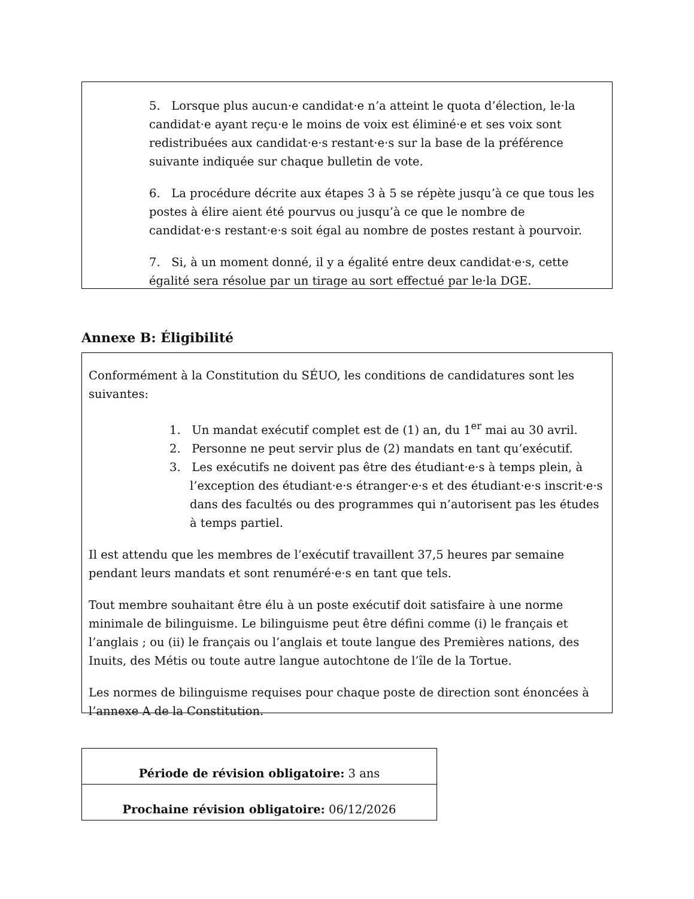5. Lorsque plus aucun·e candidat·e n’a atteint le quota d’élection, le·la candidat·e ayant reçu·e le moins de voix est éliminé·e et ses voix sont redistribuées aux candidat·e·s restant·e·s sur la base de la préférence suivante indiquée sur chaque bulletin de vote.
6. La procédure décrite aux étapes 3 à 5 se répète jusqu’à ce que tous les postes à élire aient été pourvus ou jusqu’à ce que le nombre de candidat·e·s restant·e·s soit égal au nombre de postes restant à pourvoir.
7. Si, à un moment donné, il y a égalité entre deux candidat·e·s, cette égalité sera résolue par un tirage au sort effectué par le·la DGE.
Annexe B: Éligibilité
Conformément à la Constitution du SÉUO, les conditions de candidatures sont les suivantes:
1. Un mandat exécutif complet est de (1) an, du 1<sup>er</sup> mai au 30 avril.
2. Personne ne peut servir plus de (2) mandats en tant qu’exécutif.
3. Les exécutifs ne doivent pas être des étudiant·e·s à temps plein, à l’exception des étudiant·e·s étranger·e·s et des étudiant·e·s inscrit·e·s dans des facultés ou des programmes qui n’autorisent pas les études à temps partiel.
Il est attendu que les membres de l’exécutif travaillent 37,5 heures par semaine pendant leurs mandats et sont renuméré·e·s en tant que tels.
Tout membre souhaitant être élu à un poste exécutif doit satisfaire à une norme minimale de bilinguisme. Le bilinguisme peut être défini comme (i) le français et l’anglais ; ou (ii) le français ou l’anglais et toute langue des Premières nations, des Inuits, des Métis ou toute autre langue autochtone de l’île de la Tortue.
Les normes de bilinguisme requises pour chaque poste de direction sont énoncées à l’annexe A de la Constitution.
| Période de révision obligatoire: 3 ans |
| Prochaine révision obligatoire: 06/12/2026 |